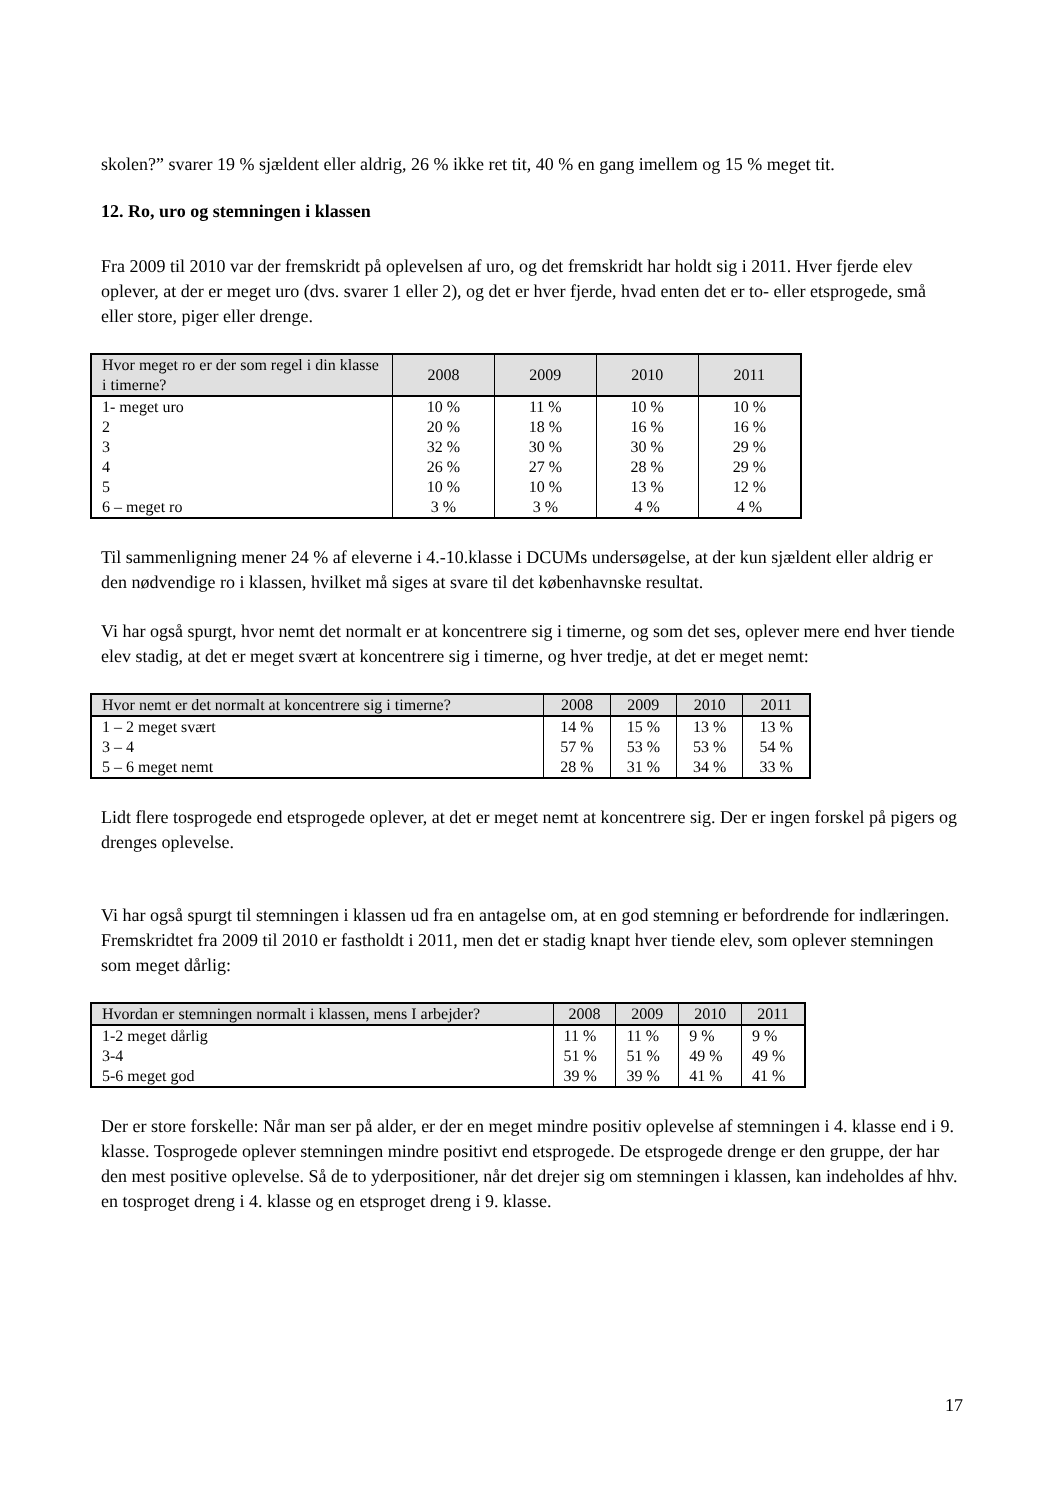skolen?” svarer 19 % sjældent eller aldrig, 26 % ikke ret tit, 40 % en gang imellem og 15 % meget tit.
12. Ro, uro og stemningen i klassen
Fra 2009 til 2010 var der fremskridt på oplevelsen af uro, og det fremskridt har holdt sig i 2011. Hver fjerde elev oplever, at der er meget uro (dvs. svarer 1 eller 2), og det er hver fjerde, hvad enten det er to- eller etsprogede, små eller store, piger eller drenge.
| Hvor meget ro er der som regel i din klasse i timerne? | 2008 | 2009 | 2010 | 2011 |
| --- | --- | --- | --- | --- |
| 1- meget uro | 10 % | 11 % | 10 % | 10 % |
| 2 | 20 % | 18 % | 16 % | 16 % |
| 3 | 32 % | 30 % | 30 % | 29 % |
| 4 | 26 % | 27 % | 28 % | 29 % |
| 5 | 10 % | 10 % | 13 % | 12 % |
| 6 – meget ro | 3 % | 3 % | 4 % | 4 % |
Til sammenligning mener 24 % af eleverne i 4.-10.klasse i DCUMs undersøgelse, at der kun sjældent eller aldrig er den nødvendige ro i klassen, hvilket må siges at svare til det københavnske resultat.
Vi har også spurgt, hvor nemt det normalt er at koncentrere sig i timerne, og som det ses, oplever mere end hver tiende elev stadig, at det er meget svært at koncentrere sig i timerne, og hver tredje, at det er meget nemt:
| Hvor nemt er det normalt at koncentrere sig i timerne? | 2008 | 2009 | 2010 | 2011 |
| --- | --- | --- | --- | --- |
| 1 – 2 meget svært | 14 % | 15 % | 13 % | 13 % |
| 3 – 4 | 57 % | 53 % | 53 % | 54 % |
| 5 – 6 meget nemt | 28 % | 31 % | 34 % | 33 % |
Lidt flere tosprogede end etsprogede oplever, at det er meget nemt at koncentrere sig. Der er ingen forskel på pigers og drenges oplevelse.
Vi har også spurgt til stemningen i klassen ud fra en antagelse om, at en god stemning er befordrende for indlæringen. Fremskridtet fra 2009 til 2010 er fastholdt i 2011, men det er stadig knapt hver tiende elev, som oplever stemningen som meget dårlig:
| Hvordan er stemningen normalt i klassen, mens I arbejder? | 2008 | 2009 | 2010 | 2011 |
| --- | --- | --- | --- | --- |
| 1-2 meget dårlig | 11 % | 11 % | 9 % | 9 % |
| 3-4 | 51 % | 51 % | 49 % | 49 % |
| 5-6 meget god | 39 % | 39 % | 41 % | 41 % |
Der er store forskelle: Når man ser på alder, er der en meget mindre positiv oplevelse af stemningen i 4. klasse end i 9. klasse. Tosprogede oplever stemningen mindre positivt end etsprogede. De etsprogede drenge er den gruppe, der har den mest positive oplevelse. Så de to yderpositioner, når det drejer sig om stemningen i klassen, kan indeholdes af hhv. en tosproget dreng i 4. klasse og en etsproget dreng i 9. klasse.
17